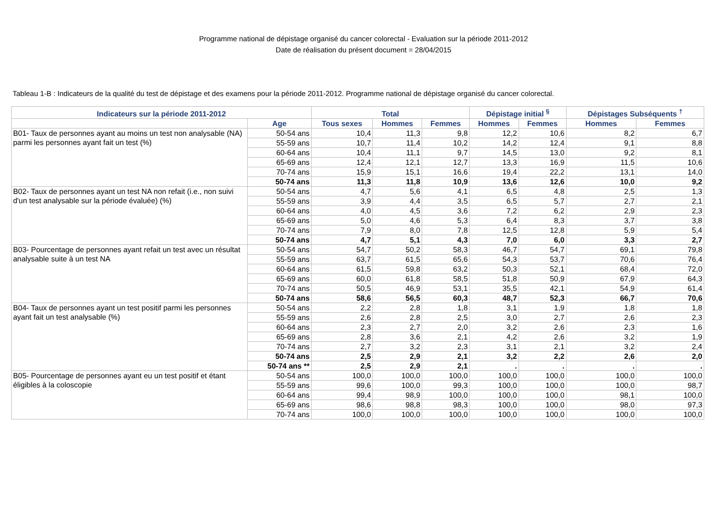Programme national de dépistage organisé du cancer colorectal - Evaluation sur la période 2011-2012
Date de réalisation du présent document = 28/04/2015
Tableau 1-B : Indicateurs de la qualité du test de dépistage et des examens pour la période 2011-2012. Programme national de dépistage organisé du cancer colorectal.
| Indicateurs sur la période 2011-2012 | | Total | | | Dépistage initial <sup>§</sup> | | Dépistages Subséquents <sup>†</sup> | |
| --- | --- | --- | --- | --- | --- | --- | --- | --- |
| | Age | Tous sexes | Hommes | Femmes | Hommes | Femmes | Hommes | Femmes |
| B01- Taux de personnes ayant au moins un test non analysable (NA) parmi les personnes ayant fait un test (%) | 50-54 ans | 10,4 | 11,3 | 9,8 | 12,2 | 10,6 | 8,2 | 6,7 |
| | 55-59 ans | 10,7 | 11,4 | 10,2 | 14,2 | 12,4 | 9,1 | 8,8 |
| | 60-64 ans | 10,4 | 11,1 | 9,7 | 14,5 | 13,0 | 9,2 | 8,1 |
| | 65-69 ans | 12,4 | 12,1 | 12,7 | 13,3 | 16,9 | 11,5 | 10,6 |
| | 70-74 ans | 15,9 | 15,1 | 16,6 | 19,4 | 22,2 | 13,1 | 14,0 |
| | 50-74 ans | 11,3 | 11,8 | 10,9 | 13,6 | 12,6 | 10,0 | 9,2 |
| B02- Taux de personnes ayant un test NA non refait (i.e., non suivi d'un test analysable sur la période évaluée) (%) | 50-54 ans | 4,7 | 5,6 | 4,1 | 6,5 | 4,8 | 2,5 | 1,3 |
| | 55-59 ans | 3,9 | 4,4 | 3,5 | 6,5 | 5,7 | 2,7 | 2,1 |
| | 60-64 ans | 4,0 | 4,5 | 3,6 | 7,2 | 6,2 | 2,9 | 2,3 |
| | 65-69 ans | 5,0 | 4,6 | 5,3 | 6,4 | 8,3 | 3,7 | 3,8 |
| | 70-74 ans | 7,9 | 8,0 | 7,8 | 12,5 | 12,8 | 5,9 | 5,4 |
| | 50-74 ans | 4,7 | 5,1 | 4,3 | 7,0 | 6,0 | 3,3 | 2,7 |
| B03- Pourcentage de personnes ayant refait un test avec un résultat analysable suite à un test NA | 50-54 ans | 54,7 | 50,2 | 58,3 | 46,7 | 54,7 | 69,1 | 79,8 |
| | 55-59 ans | 63,7 | 61,5 | 65,6 | 54,3 | 53,7 | 70,6 | 76,4 |
| | 60-64 ans | 61,5 | 59,8 | 63,2 | 50,3 | 52,1 | 68,4 | 72,0 |
| | 65-69 ans | 60,0 | 61,8 | 58,5 | 51,8 | 50,9 | 67,9 | 64,3 |
| | 70-74 ans | 50,5 | 46,9 | 53,1 | 35,5 | 42,1 | 54,9 | 61,4 |
| | 50-74 ans | 58,6 | 56,5 | 60,3 | 48,7 | 52,3 | 66,7 | 70,6 |
| B04- Taux de personnes ayant un test positif parmi les personnes ayant fait un test analysable (%) | 50-54 ans | 2,2 | 2,8 | 1,8 | 3,1 | 1,9 | 1,8 | 1,8 |
| | 55-59 ans | 2,6 | 2,8 | 2,5 | 3,0 | 2,7 | 2,6 | 2,3 |
| | 60-64 ans | 2,3 | 2,7 | 2,0 | 3,2 | 2,6 | 2,3 | 1,6 |
| | 65-69 ans | 2,8 | 3,6 | 2,1 | 4,2 | 2,6 | 3,2 | 1,9 |
| | 70-74 ans | 2,7 | 3,2 | 2,3 | 3,1 | 2,1 | 3,2 | 2,4 |
| | 50-74 ans | 2,5 | 2,9 | 2,1 | 3,2 | 2,2 | 2,6 | 2,0 |
| | 50-74 ans ** | 2,5 | 2,9 | 2,1 | . | . | . | . |
| B05- Pourcentage de personnes ayant eu un test positif et étant éligibles à la coloscopie | 50-54 ans | 100,0 | 100,0 | 100,0 | 100,0 | 100,0 | 100,0 | 100,0 |
| | 55-59 ans | 99,6 | 100,0 | 99,3 | 100,0 | 100,0 | 100,0 | 98,7 |
| | 60-64 ans | 99,4 | 98,9 | 100,0 | 100,0 | 100,0 | 98,1 | 100,0 |
| | 65-69 ans | 98,6 | 98,8 | 98,3 | 100,0 | 100,0 | 98,0 | 97,3 |
| | 70-74 ans | 100,0 | 100,0 | 100,0 | 100,0 | 100,0 | 100,0 | 100,0 |